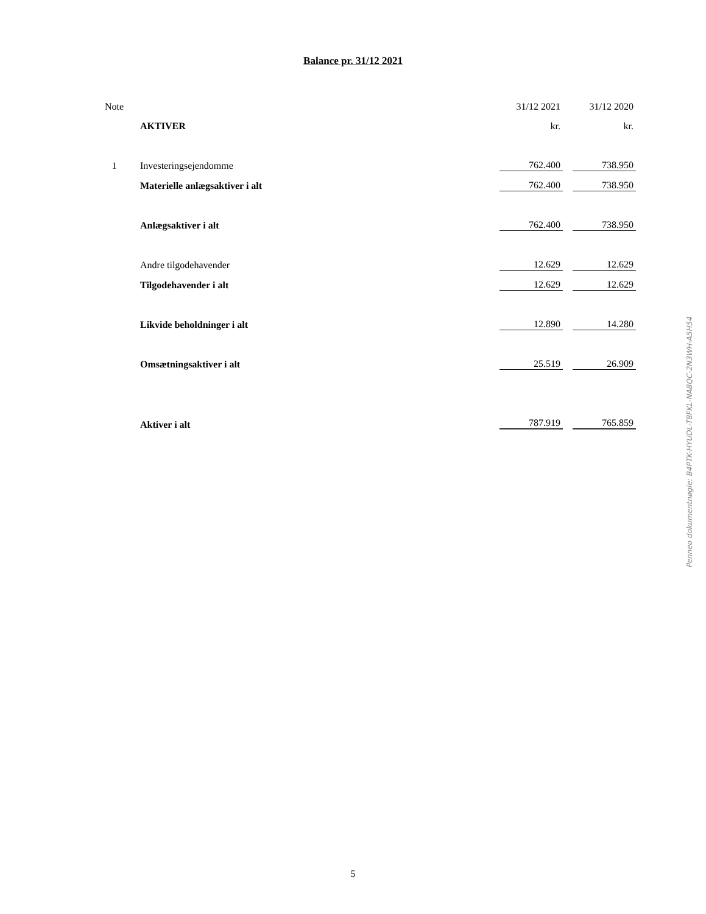Balance pr. 31/12 2021
| Note | | 31/12 2021 | | 31/12 2020 |
| | AKTIVER | kr. | | kr. |
| 1 | Investeringsejendomme | 762.400 | | 738.950 |
| | Materielle anlægsaktiver i alt | 762.400 | | 738.950 |
| | Anlægsaktiver i alt | 762.400 | | 738.950 |
| | Andre tilgodehavender | 12.629 | | 12.629 |
| | Tilgodehavender i alt | 12.629 | | 12.629 |
| | Likvide beholdninger i alt | 12.890 | | 14.280 |
| | Omsætningsaktiver i alt | 25.519 | | 26.909 |
| | Aktiver i alt | 787.919 | | 765.859 |
Penneo dokumentnøgle: B4PTK-HYUDL-T8FKL-NA8QC-2N3WH-A5H54
5